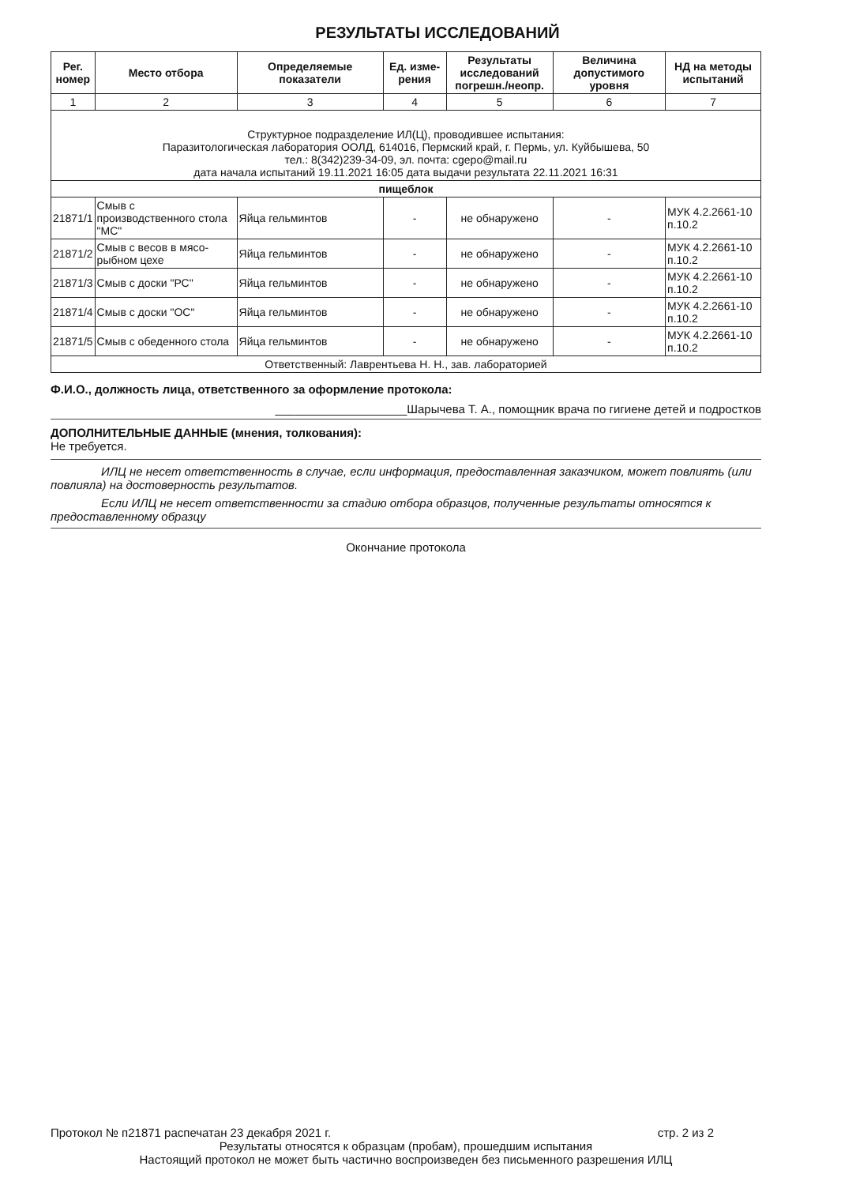РЕЗУЛЬТАТЫ ИССЛЕДОВАНИЙ
| Рег. номер | Место отбора | Определяемые показатели | Ед. изме-рения | Результаты исследований погрешн./неопр. | Величина допустимого уровня | НД на методы испытаний |
| --- | --- | --- | --- | --- | --- | --- |
| 1 | 2 | 3 | 4 | 5 | 6 | 7 |
| Структурное подразделение ИЛ(Ц), проводившее испытания: Паразитологическая лаборатория ООЛД, 614016, Пермский край, г. Пермь, ул. Куйбышева, 50 тел.: 8(342)239-34-09, эл. почта: cgepo@mail.ru дата начала испытаний 19.11.2021 16:05 дата выдачи результата 22.11.2021 16:31 | | | | | | |
| пищеблок | | | | | | |
| 21871/1 | Смыв с производственного стола "МС" | Яйца гельминтов | - | не обнаружено | - | МУК 4.2.2661-10 п.10.2 |
| 21871/2 | Смыв с весов в мясо-рыбном цехе | Яйца гельминтов | - | не обнаружено | - | МУК 4.2.2661-10 п.10.2 |
| 21871/3 | Смыв с доски "РС" | Яйца гельминтов | - | не обнаружено | - | МУК 4.2.2661-10 п.10.2 |
| 21871/4 | Смыв с доски "ОС" | Яйца гельминтов | - | не обнаружено | - | МУК 4.2.2661-10 п.10.2 |
| 21871/5 | Смыв с обеденного стола | Яйца гельминтов | - | не обнаружено | - | МУК 4.2.2661-10 п.10.2 |
| Ответственный: Лаврентьева Н. Н., зав. лабораторией | | | | | | |
Ф.И.О., должность лица, ответственного за оформление протокола:
____________________Шарычева Т. А., помощник врача по гигиене детей и подростков
ДОПОЛНИТЕЛЬНЫЕ ДАННЫЕ (мнения, толкования):
Не требуется.
ИЛЦ не несет ответственность в случае, если информация, предоставленная заказчиком, может повлиять (или повлияла) на достоверность результатов.
Если ИЛЦ не несет ответственности за стадию отбора образцов, полученные результаты относятся к предоставленному образцу
Окончание протокола
Протокол № п21871 распечатан 23 декабря 2021 г. стр. 2 из 2
Результаты относятся к образцам (пробам), прошедшим испытания
Настоящий протокол не может быть частично воспроизведен без письменного разрешения ИЛЦ